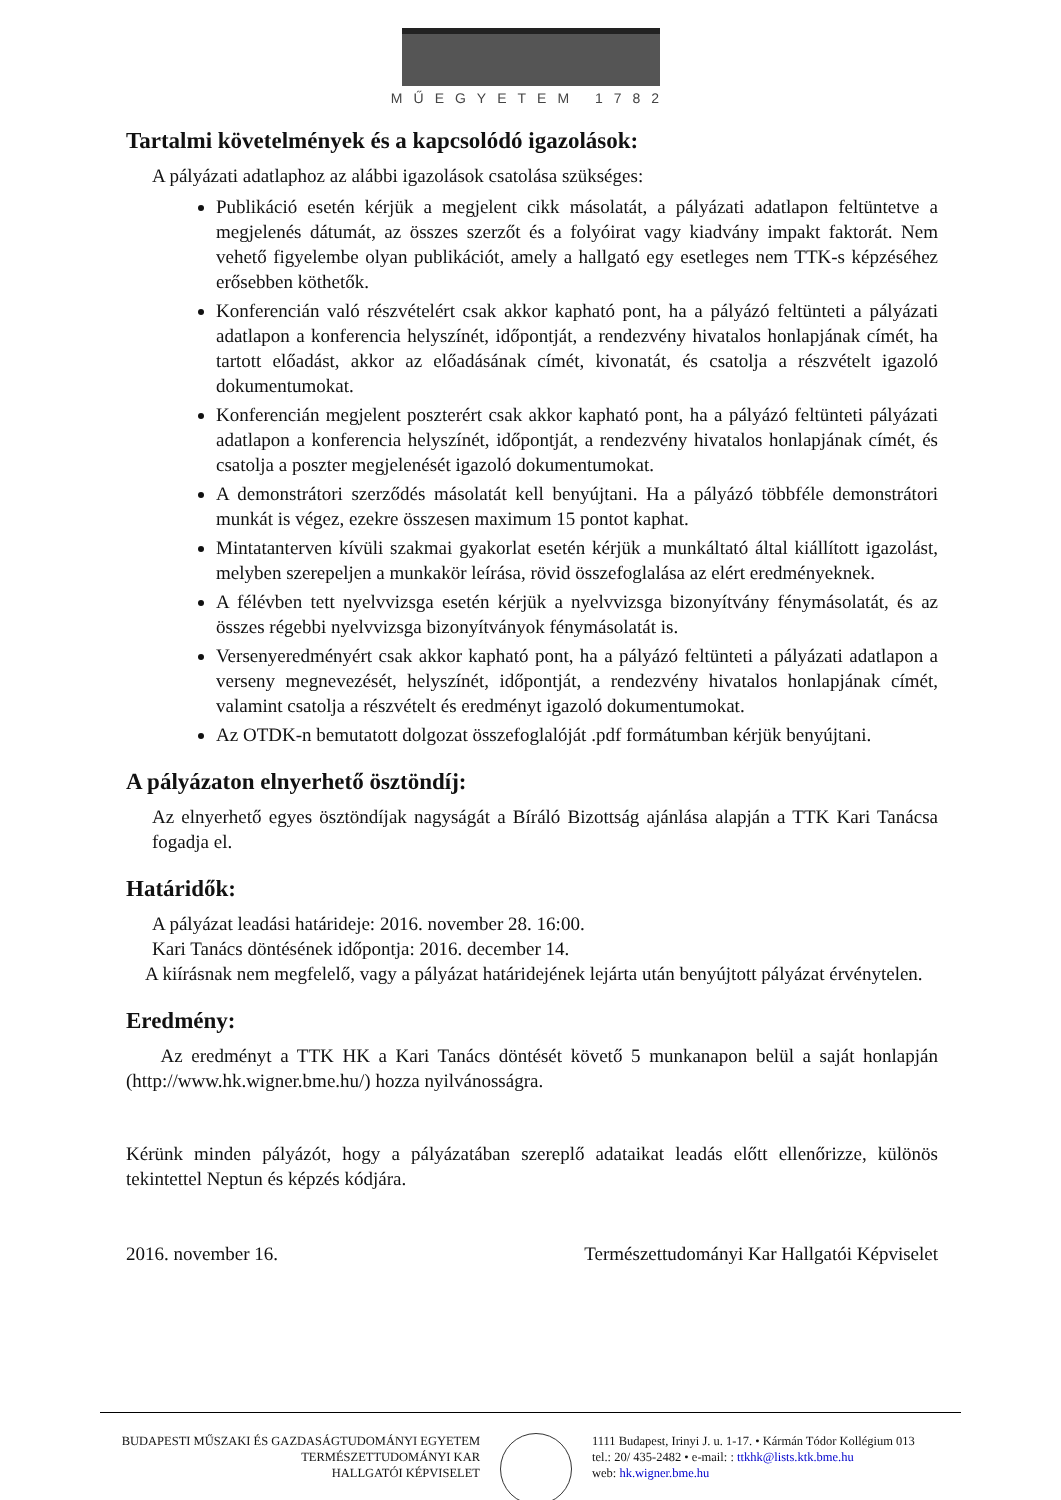MŰEGYETEM 1782
Tartalmi követelmények és a kapcsolódó igazolások:
A pályázati adatlaphoz az alábbi igazolások csatolása szükséges:
Publikáció esetén kérjük a megjelent cikk másolatát, a pályázati adatlapon feltüntetve a megjelenés dátumát, az összes szerzőt és a folyóirat vagy kiadvány impakt faktorát. Nem vehető figyelembe olyan publikációt, amely a hallgató egy esetleges nem TTK-s képzéséhez erősebben köthetők.
Konferencián való részvételért csak akkor kapható pont, ha a pályázó feltünteti a pályázati adatlapon a konferencia helyszínét, időpontját, a rendezvény hivatalos honlapjának címét, ha tartott előadást, akkor az előadásának címét, kivonatát, és csatolja a részvételt igazoló dokumentumokat.
Konferencián megjelent poszterért csak akkor kapható pont, ha a pályázó feltünteti pályázati adatlapon a konferencia helyszínét, időpontját, a rendezvény hivatalos honlapjának címét, és csatolja a poszter megjelenését igazoló dokumentumokat.
A demonstrátori szerződés másolatát kell benyújtani. Ha a pályázó többféle demonstrátori munkát is végez, ezekre összesen maximum 15 pontot kaphat.
Mintatanterven kívüli szakmai gyakorlat esetén kérjük a munkáltató által kiállított igazolást, melyben szerepeljen a munkakör leírása, rövid összefoglalása az elért eredményeknek.
A félévben tett nyelvvizsga esetén kérjük a nyelvvizsga bizonyítvány fénymásolatát, és az összes régebbi nyelvvizsga bizonyítványok fénymásolatát is.
Versenyeredményért csak akkor kapható pont, ha a pályázó feltünteti a pályázati adatlapon a verseny megnevezését, helyszínét, időpontját, a rendezvény hivatalos honlapjának címét, valamint csatolja a részvételt és eredményt igazoló dokumentumokat.
Az OTDK-n bemutatott dolgozat összefoglalóját .pdf formátumban kérjük benyújtani.
A pályázaton elnyerhető ösztöndíj:
Az elnyerhető egyes ösztöndíjak nagyságát a Bíráló Bizottság ajánlása alapján a TTK Kari Tanácsa fogadja el.
Határidők:
A pályázat leadási határideje: 2016. november 28. 16:00.
Kari Tanács döntésének időpontja: 2016. december 14.
A kiírásnak nem megfelelő, vagy a pályázat határidejének lejárta után benyújtott pályázat érvénytelen.
Eredmény:
Az eredményt a TTK HK a Kari Tanács döntését követő 5 munkanapon belül a saját honlapján (http://www.hk.wigner.bme.hu/) hozza nyilvánosságra.
Kérünk minden pályázót, hogy a pályázatában szereplő adataikat leadás előtt ellenőrizze, különös tekintettel Neptun és képzés kódjára.
2016. november 16. Természettudományi Kar Hallgatói Képviselet
BUDAPESTI MŰSZAKI ÉS GAZDASÁGTUDOMÁNYI EGYETEM
TERMÉSZETTUDOMÁNYI KAR
HALLGATÓI KÉPVISELET
1111 Budapest, Irinyi J. u. 1-17. • Kármán Tódor Kollégium 013
tel.: 20/ 435-2482 • e-mail: : ttkhk@lists.ktk.bme.hu
web: hk.wigner.bme.hu